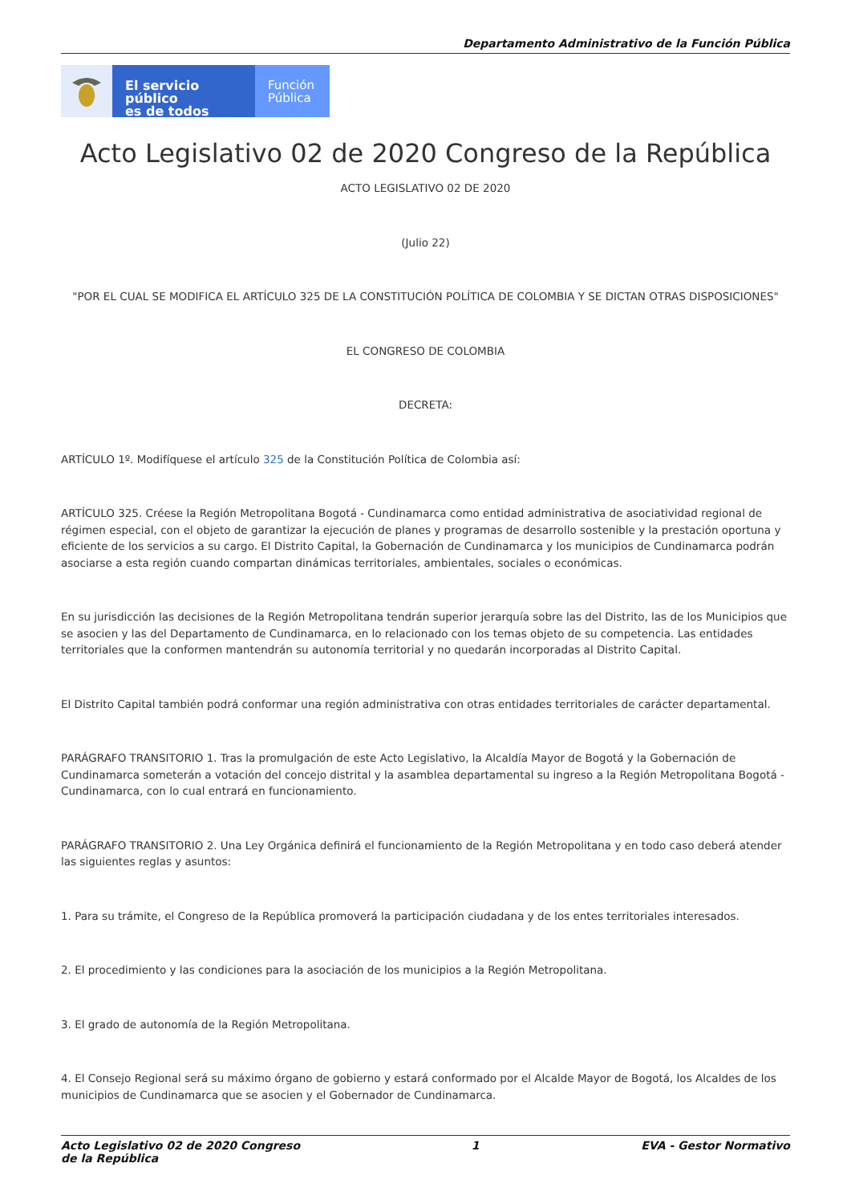Departamento Administrativo de la Función Pública
El servicio público
es de todos
Función
Pública
Acto Legislativo 02 de 2020 Congreso de la República
ACTO LEGISLATIVO 02 DE 2020
(Julio 22)
"POR EL CUAL SE MODIFICA EL ARTÍCULO 325 DE LA CONSTITUCIÓN POLÍTICA DE COLOMBIA Y SE DICTAN OTRAS DISPOSICIONES"
EL CONGRESO DE COLOMBIA
DECRETA:
ARTÍCULO 1º. Modifíquese el artículo 325 de la Constitución Política de Colombia así:
ARTÍCULO 325. Créese la Región Metropolitana Bogotá - Cundinamarca como entidad administrativa de asociatividad regional de régimen especial, con el objeto de garantizar la ejecución de planes y programas de desarrollo sostenible y la prestación oportuna y eficiente de los servicios a su cargo. El Distrito Capital, la Gobernación de Cundinamarca y los municipios de Cundinamarca podrán asociarse a esta región cuando compartan dinámicas territoriales, ambientales, sociales o económicas.
En su jurisdicción las decisiones de la Región Metropolitana tendrán superior jerarquía sobre las del Distrito, las de los Municipios que se asocien y las del Departamento de Cundinamarca, en lo relacionado con los temas objeto de su competencia. Las entidades territoriales que la conformen mantendrán su autonomía territorial y no quedarán incorporadas al Distrito Capital.
El Distrito Capital también podrá conformar una región administrativa con otras entidades territoriales de carácter departamental.
PARÁGRAFO TRANSITORIO 1. Tras la promulgación de este Acto Legislativo, la Alcaldía Mayor de Bogotá y la Gobernación de Cundinamarca someterán a votación del concejo distrital y la asamblea departamental su ingreso a la Región Metropolitana Bogotá - Cundinamarca, con lo cual entrará en funcionamiento.
PARÁGRAFO TRANSITORIO 2. Una Ley Orgánica definirá el funcionamiento de la Región Metropolitana y en todo caso deberá atender las siguientes reglas y asuntos:
1. Para su trámite, el Congreso de la República promoverá la participación ciudadana y de los entes territoriales interesados.
2. El procedimiento y las condiciones para la asociación de los municipios a la Región Metropolitana.
3. El grado de autonomía de la Región Metropolitana.
4. El Consejo Regional será su máximo órgano de gobierno y estará conformado por el Alcalde Mayor de Bogotá, los Alcaldes de los municipios de Cundinamarca que se asocien y el Gobernador de Cundinamarca.
Acto Legislativo 02 de 2020 Congreso de la República 1 EVA - Gestor Normativo